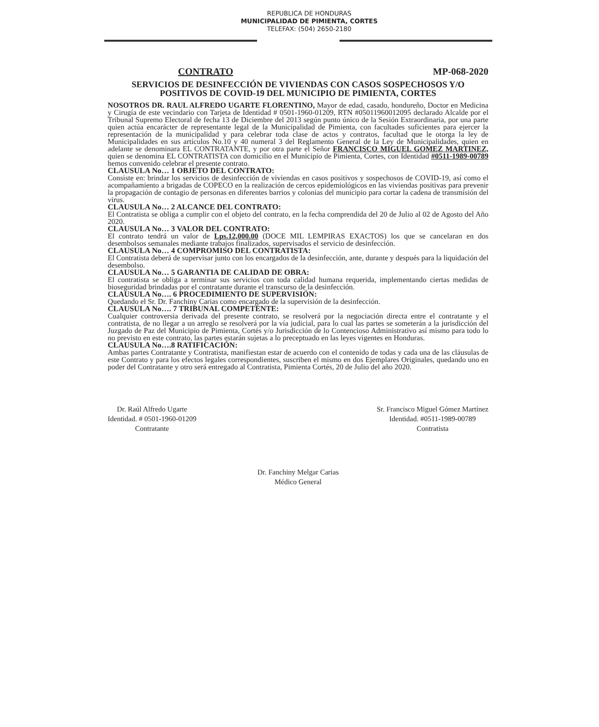REPUBLICA DE HONDURAS
MUNICIPALIDAD DE PIMIENTA, CORTES
TELEFAX: (504) 2650-2180
CONTRATO MP-068-2020
SERVICIOS DE DESINFECCIÓN DE VIVIENDAS CON CASOS SOSPECHOSOS Y/O POSITIVOS DE COVID-19 DEL MUNICIPIO DE PIMIENTA, CORTES
NOSOTROS DR. RAUL ALFREDO UGARTE FLORENTINO, Mayor de edad, casado, hondureño, Doctor en Medicina y Cirugía de este vecindario con Tarjeta de Identidad # 0501-1960-01209, RTN #05011960012095 declarado Alcalde por el Tribunal Supremo Electoral de fecha 13 de Diciembre del 2013 según punto único de la Sesión Extraordinaria, por una parte quien actúa encarácter de representante legal de la Municipalidad de Pimienta, con facultades suficientes para ejercer la representación de la municipalidad y para celebrar toda clase de actos y contratos, facultad que le otorga la ley de Municipalidades en sus artículos No.10 y 40 numeral 3 del Reglamento General de la Ley de Municipalidades, quien en adelante se denominara EL CONTRATANTE, y por otra parte el Señor FRANCISCO MIGUEL GOMEZ MARTINEZ, quien se denomina EL CONTRATISTA con domicilio en el Municipio de Pimienta, Cortes, con Identidad #0511-1989-00789 hemos convenido celebrar el presente contrato.
CLAUSULA No… 1 OBJETO DEL CONTRATO:
Consiste en: brindar los servicios de desinfección de viviendas en casos positivos y sospechosos de COVID-19, así como el acompañamiento a brigadas de COPECO en la realización de cercos epidemiológicos en las viviendas positivas para prevenir la propagación de contagio de personas en diferentes barrios y colonias del municipio para cortar la cadena de transmisión del virus.
CLAUSULA No… 2 ALCANCE DEL CONTRATO:
El Contratista se obliga a cumplir con el objeto del contrato, en la fecha comprendida del 20 de Julio al 02 de Agosto del Año 2020.
CLAUSULA No… 3 VALOR DEL CONTRATO:
El contrato tendrá un valor de Lps.12,000.00 (DOCE MIL LEMPIRAS EXACTOS) los que se cancelaran en dos desembolsos semanales mediante trabajos finalizados, supervisados el servicio de desinfección.
CLAUSULA No… 4 COMPROMISO DEL CONTRATISTA:
El Contratista deberá de supervisar junto con los encargados de la desinfección, ante, durante y después para la liquidación del desembolso.
CLAUSULA No… 5 GARANTIA DE CALIDAD DE OBRA:
El contratista se obliga a terminar sus servicios con toda calidad humana requerida, implementando ciertas medidas de bioseguridad brindadas por el contratante durante el transcurso de la desinfección.
CLAUSULA No…. 6 PROCEDIMIENTO DE SUPERVISIÓN:
Quedando el Sr. Dr. Fanchiny Carias como encargado de la supervisión de la desinfección.
CLAUSULA No…. 7 TRIBUNAL COMPETENTE:
Cualquier controversia derivada del presente contrato, se resolverá por la negociación directa entre el contratante y el contratista, de no llegar a un arreglo se resolverá por la vía judicial, para lo cual las partes se someterán a la jurisdicción del Juzgado de Paz del Municipio de Pimienta, Cortés y/o Jurisdicción de lo Contencioso Administrativo así mismo para todo lo no previsto en este contrato, las partes estarán sujetas a lo preceptuado en las leyes vigentes en Honduras.
CLAUSULA No….8 RATIFICACIÓN:
Ambas partes Contratante y Contratista, manifiestan estar de acuerdo con el contenido de todas y cada una de las cláusulas de este Contrato y para los efectos legales correspondientes, suscriben el mismo en dos Ejemplares Originales, quedando uno en poder del Contratante y otro será entregado al Contratista, Pimienta Cortés, 20 de Julio del año 2020.
Dr. Raúl Alfredo Ugarte
Identidad. # 0501-1960-01209
Contratante
Sr. Francisco Miguel Gómez Martínez
Identidad. #0511-1989-00789
Contratista
Dr. Fanchiny Melgar Carias
Médico General